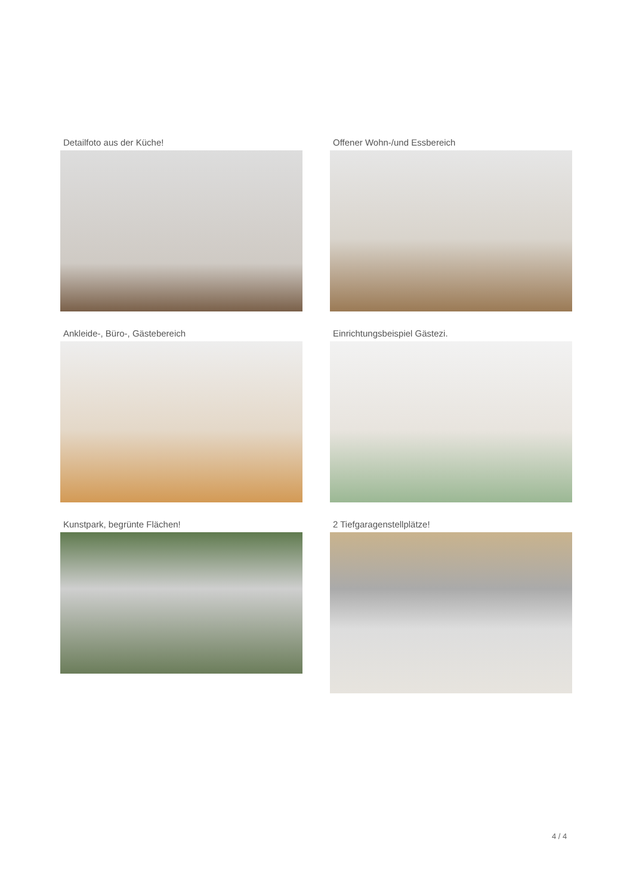Detailfoto aus der Küche!
Offener Wohn-/und Essbereich
Ankleide-, Büro-, Gästebereich
Einrichtungsbeispiel Gästezi.
Kunstpark, begrünte Flächen!
2 Tiefgaragenstellplätze!
4 / 4